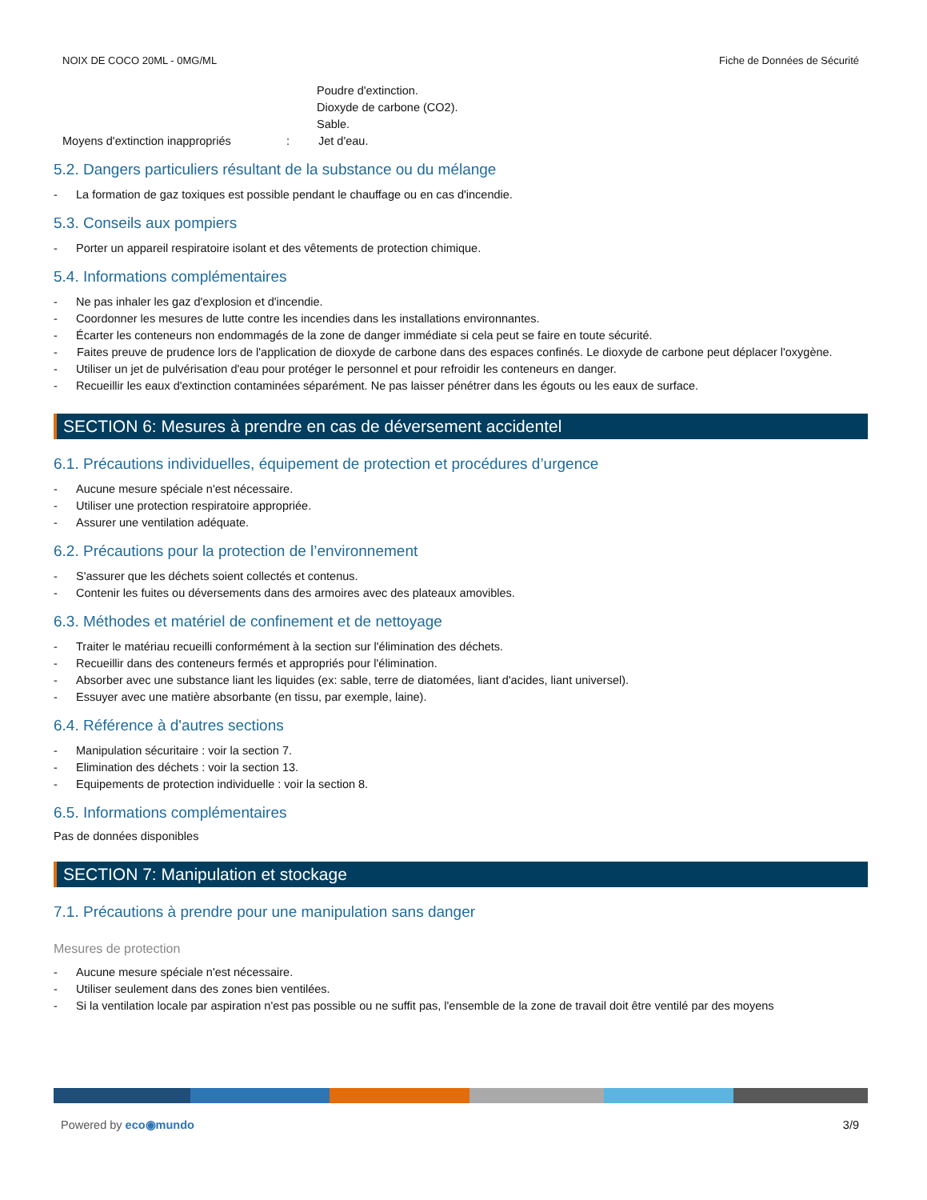NOIX DE COCO 20ML - 0MG/ML Fiche de Données de Sécurité
Poudre d'extinction.
Dioxyde de carbone (CO2).
Sable.
Moyens d'extinction inappropriés: Jet d'eau.
5.2. Dangers particuliers résultant de la substance ou du mélange
- La formation de gaz toxiques est possible pendant le chauffage ou en cas d'incendie.
5.3. Conseils aux pompiers
- Porter un appareil respiratoire isolant et des vêtements de protection chimique.
5.4. Informations complémentaires
- Ne pas inhaler les gaz d'explosion et d'incendie.
- Coordonner les mesures de lutte contre les incendies dans les installations environnantes.
- Écarter les conteneurs non endommagés de la zone de danger immédiate si cela peut se faire en toute sécurité.
- Faites preuve de prudence lors de l'application de dioxyde de carbone dans des espaces confinés. Le dioxyde de carbone peut déplacer l'oxygène.
- Utiliser un jet de pulvérisation d'eau pour protéger le personnel et pour refroidir les conteneurs en danger.
- Recueillir les eaux d'extinction contaminées séparément. Ne pas laisser pénétrer dans les égouts ou les eaux de surface.
SECTION 6: Mesures à prendre en cas de déversement accidentel
6.1. Précautions individuelles, équipement de protection et procédures d’urgence
- Aucune mesure spéciale n'est nécessaire.
- Utiliser une protection respiratoire appropriée.
- Assurer une ventilation adéquate.
6.2. Précautions pour la protection de l’environnement
- S'assurer que les déchets soient collectés et contenus.
- Contenir les fuites ou déversements dans des armoires avec des plateaux amovibles.
6.3. Méthodes et matériel de confinement et de nettoyage
- Traiter le matériau recueilli conformément à la section sur l'élimination des déchets.
- Recueillir dans des conteneurs fermés et appropriés pour l'élimination.
- Absorber avec une substance liant les liquides (ex: sable, terre de diatomées, liant d'acides, liant universel).
- Essuyer avec une matière absorbante (en tissu, par exemple, laine).
6.4. Référence à d'autres sections
- Manipulation sécuritaire : voir la section 7.
- Elimination des déchets : voir la section 13.
- Equipements de protection individuelle : voir la section 8.
6.5. Informations complémentaires
Pas de données disponibles
SECTION 7: Manipulation et stockage
7.1. Précautions à prendre pour une manipulation sans danger
Mesures de protection
- Aucune mesure spéciale n'est nécessaire.
- Utiliser seulement dans des zones bien ventilées.
- Si la ventilation locale par aspiration n'est pas possible ou ne suffit pas, l'ensemble de la zone de travail doit être ventilé par des moyens
Powered by eco◉mundo 3/9